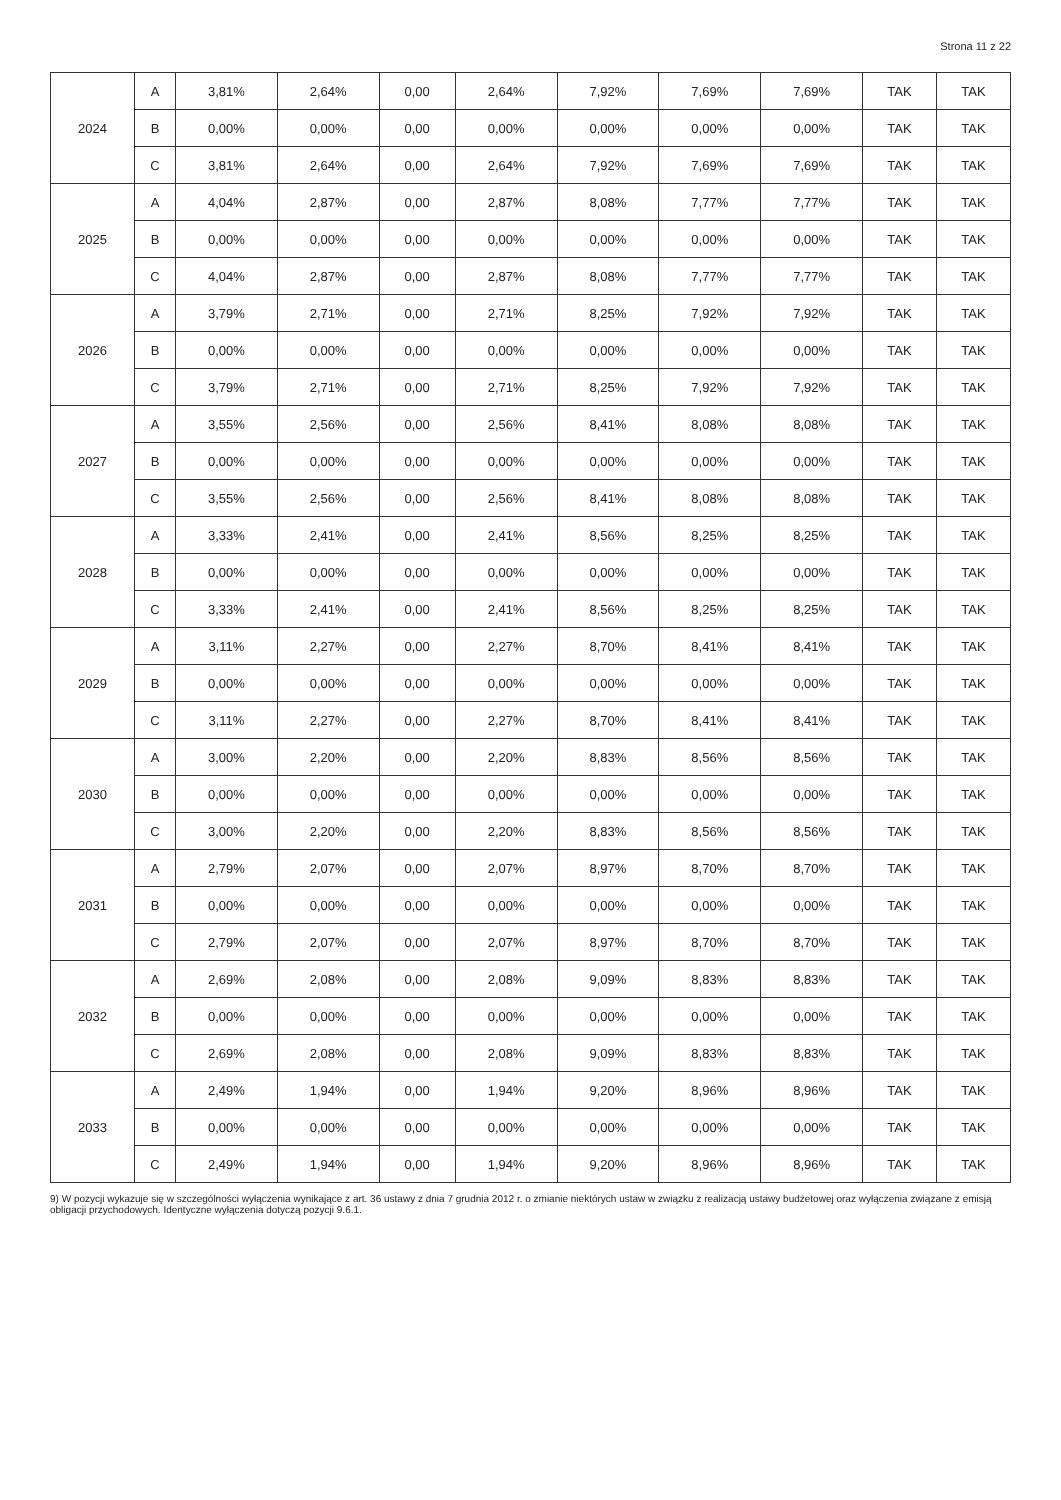Strona 11 z 22
| 2024 | A | 3,81% | 2,64% | 0,00 | 2,64% | 7,92% | 7,69% | 7,69% | TAK | TAK |
| | B | 0,00% | 0,00% | 0,00 | 0,00% | 0,00% | 0,00% | 0,00% | TAK | TAK |
| | C | 3,81% | 2,64% | 0,00 | 2,64% | 7,92% | 7,69% | 7,69% | TAK | TAK |
| 2025 | A | 4,04% | 2,87% | 0,00 | 2,87% | 8,08% | 7,77% | 7,77% | TAK | TAK |
| | B | 0,00% | 0,00% | 0,00 | 0,00% | 0,00% | 0,00% | 0,00% | TAK | TAK |
| | C | 4,04% | 2,87% | 0,00 | 2,87% | 8,08% | 7,77% | 7,77% | TAK | TAK |
| 2026 | A | 3,79% | 2,71% | 0,00 | 2,71% | 8,25% | 7,92% | 7,92% | TAK | TAK |
| | B | 0,00% | 0,00% | 0,00 | 0,00% | 0,00% | 0,00% | 0,00% | TAK | TAK |
| | C | 3,79% | 2,71% | 0,00 | 2,71% | 8,25% | 7,92% | 7,92% | TAK | TAK |
| 2027 | A | 3,55% | 2,56% | 0,00 | 2,56% | 8,41% | 8,08% | 8,08% | TAK | TAK |
| | B | 0,00% | 0,00% | 0,00 | 0,00% | 0,00% | 0,00% | 0,00% | TAK | TAK |
| | C | 3,55% | 2,56% | 0,00 | 2,56% | 8,41% | 8,08% | 8,08% | TAK | TAK |
| 2028 | A | 3,33% | 2,41% | 0,00 | 2,41% | 8,56% | 8,25% | 8,25% | TAK | TAK |
| | B | 0,00% | 0,00% | 0,00 | 0,00% | 0,00% | 0,00% | 0,00% | TAK | TAK |
| | C | 3,33% | 2,41% | 0,00 | 2,41% | 8,56% | 8,25% | 8,25% | TAK | TAK |
| 2029 | A | 3,11% | 2,27% | 0,00 | 2,27% | 8,70% | 8,41% | 8,41% | TAK | TAK |
| | B | 0,00% | 0,00% | 0,00 | 0,00% | 0,00% | 0,00% | 0,00% | TAK | TAK |
| | C | 3,11% | 2,27% | 0,00 | 2,27% | 8,70% | 8,41% | 8,41% | TAK | TAK |
| 2030 | A | 3,00% | 2,20% | 0,00 | 2,20% | 8,83% | 8,56% | 8,56% | TAK | TAK |
| | B | 0,00% | 0,00% | 0,00 | 0,00% | 0,00% | 0,00% | 0,00% | TAK | TAK |
| | C | 3,00% | 2,20% | 0,00 | 2,20% | 8,83% | 8,56% | 8,56% | TAK | TAK |
| 2031 | A | 2,79% | 2,07% | 0,00 | 2,07% | 8,97% | 8,70% | 8,70% | TAK | TAK |
| | B | 0,00% | 0,00% | 0,00 | 0,00% | 0,00% | 0,00% | 0,00% | TAK | TAK |
| | C | 2,79% | 2,07% | 0,00 | 2,07% | 8,97% | 8,70% | 8,70% | TAK | TAK |
| 2032 | A | 2,69% | 2,08% | 0,00 | 2,08% | 9,09% | 8,83% | 8,83% | TAK | TAK |
| | B | 0,00% | 0,00% | 0,00 | 0,00% | 0,00% | 0,00% | 0,00% | TAK | TAK |
| | C | 2,69% | 2,08% | 0,00 | 2,08% | 9,09% | 8,83% | 8,83% | TAK | TAK |
| 2033 | A | 2,49% | 1,94% | 0,00 | 1,94% | 9,20% | 8,96% | 8,96% | TAK | TAK |
| | B | 0,00% | 0,00% | 0,00 | 0,00% | 0,00% | 0,00% | 0,00% | TAK | TAK |
| | C | 2,49% | 1,94% | 0,00 | 1,94% | 9,20% | 8,96% | 8,96% | TAK | TAK |
9) W pozycji wykazuje się w szczególności wyłączenia wynikające z art. 36 ustawy z dnia 7 grudnia 2012 r. o zmianie niektórych ustaw w związku z realizacją ustawy budżetowej oraz wyłączenia związane z emisją obligacji przychodowych. Identyczne wyłączenia dotyczą pozycji 9.6.1.